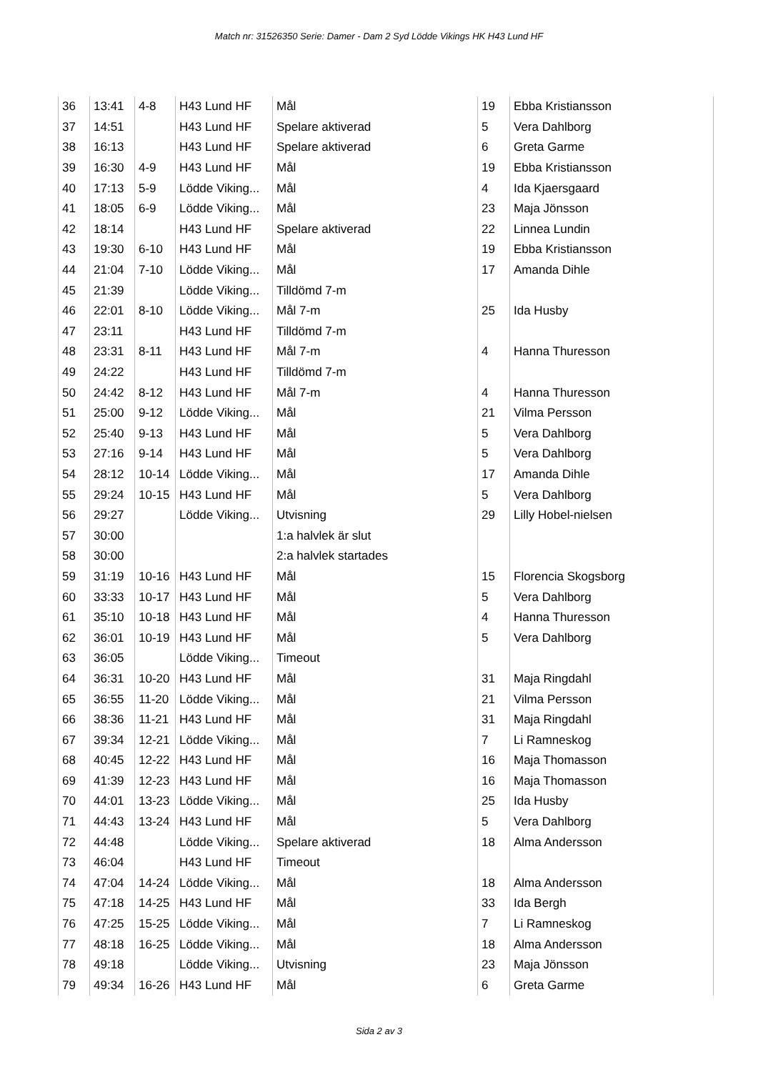Match nr: 31526350 Serie: Damer - Dam 2 Syd Lödde Vikings HK H43 Lund HF
| 36 | 13:41 | 4-8 | H43 Lund HF | Mål | 19 | Ebba Kristiansson |
| 37 | 14:51 | | H43 Lund HF | Spelare aktiverad | 5 | Vera Dahlborg |
| 38 | 16:13 | | H43 Lund HF | Spelare aktiverad | 6 | Greta Garme |
| 39 | 16:30 | 4-9 | H43 Lund HF | Mål | 19 | Ebba Kristiansson |
| 40 | 17:13 | 5-9 | Lödde Viking... | Mål | 4 | Ida Kjaersgaard |
| 41 | 18:05 | 6-9 | Lödde Viking... | Mål | 23 | Maja Jönsson |
| 42 | 18:14 | | H43 Lund HF | Spelare aktiverad | 22 | Linnea Lundin |
| 43 | 19:30 | 6-10 | H43 Lund HF | Mål | 19 | Ebba Kristiansson |
| 44 | 21:04 | 7-10 | Lödde Viking... | Mål | 17 | Amanda Dihle |
| 45 | 21:39 | | Lödde Viking... | Tilldömd 7-m | | |
| 46 | 22:01 | 8-10 | Lödde Viking... | Mål 7-m | 25 | Ida Husby |
| 47 | 23:11 | | H43 Lund HF | Tilldömd 7-m | | |
| 48 | 23:31 | 8-11 | H43 Lund HF | Mål 7-m | 4 | Hanna Thuresson |
| 49 | 24:22 | | H43 Lund HF | Tilldömd 7-m | | |
| 50 | 24:42 | 8-12 | H43 Lund HF | Mål 7-m | 4 | Hanna Thuresson |
| 51 | 25:00 | 9-12 | Lödde Viking... | Mål | 21 | Vilma Persson |
| 52 | 25:40 | 9-13 | H43 Lund HF | Mål | 5 | Vera Dahlborg |
| 53 | 27:16 | 9-14 | H43 Lund HF | Mål | 5 | Vera Dahlborg |
| 54 | 28:12 | 10-14 | Lödde Viking... | Mål | 17 | Amanda Dihle |
| 55 | 29:24 | 10-15 | H43 Lund HF | Mål | 5 | Vera Dahlborg |
| 56 | 29:27 | | Lödde Viking... | Utvisning | 29 | Lilly Hobel-nielsen |
| 57 | 30:00 | | | 1:a halvlek är slut | | |
| 58 | 30:00 | | | 2:a halvlek startades | | |
| 59 | 31:19 | 10-16 | H43 Lund HF | Mål | 15 | Florencia Skogsborg |
| 60 | 33:33 | 10-17 | H43 Lund HF | Mål | 5 | Vera Dahlborg |
| 61 | 35:10 | 10-18 | H43 Lund HF | Mål | 4 | Hanna Thuresson |
| 62 | 36:01 | 10-19 | H43 Lund HF | Mål | 5 | Vera Dahlborg |
| 63 | 36:05 | | Lödde Viking... | Timeout | | |
| 64 | 36:31 | 10-20 | H43 Lund HF | Mål | 31 | Maja Ringdahl |
| 65 | 36:55 | 11-20 | Lödde Viking... | Mål | 21 | Vilma Persson |
| 66 | 38:36 | 11-21 | H43 Lund HF | Mål | 31 | Maja Ringdahl |
| 67 | 39:34 | 12-21 | Lödde Viking... | Mål | 7 | Li Ramneskog |
| 68 | 40:45 | 12-22 | H43 Lund HF | Mål | 16 | Maja Thomasson |
| 69 | 41:39 | 12-23 | H43 Lund HF | Mål | 16 | Maja Thomasson |
| 70 | 44:01 | 13-23 | Lödde Viking... | Mål | 25 | Ida Husby |
| 71 | 44:43 | 13-24 | H43 Lund HF | Mål | 5 | Vera Dahlborg |
| 72 | 44:48 | | Lödde Viking... | Spelare aktiverad | 18 | Alma Andersson |
| 73 | 46:04 | | H43 Lund HF | Timeout | | |
| 74 | 47:04 | 14-24 | Lödde Viking... | Mål | 18 | Alma Andersson |
| 75 | 47:18 | 14-25 | H43 Lund HF | Mål | 33 | Ida Bergh |
| 76 | 47:25 | 15-25 | Lödde Viking... | Mål | 7 | Li Ramneskog |
| 77 | 48:18 | 16-25 | Lödde Viking... | Mål | 18 | Alma Andersson |
| 78 | 49:18 | | Lödde Viking... | Utvisning | 23 | Maja Jönsson |
| 79 | 49:34 | 16-26 | H43 Lund HF | Mål | 6 | Greta Garme |
Sida 2 av 3